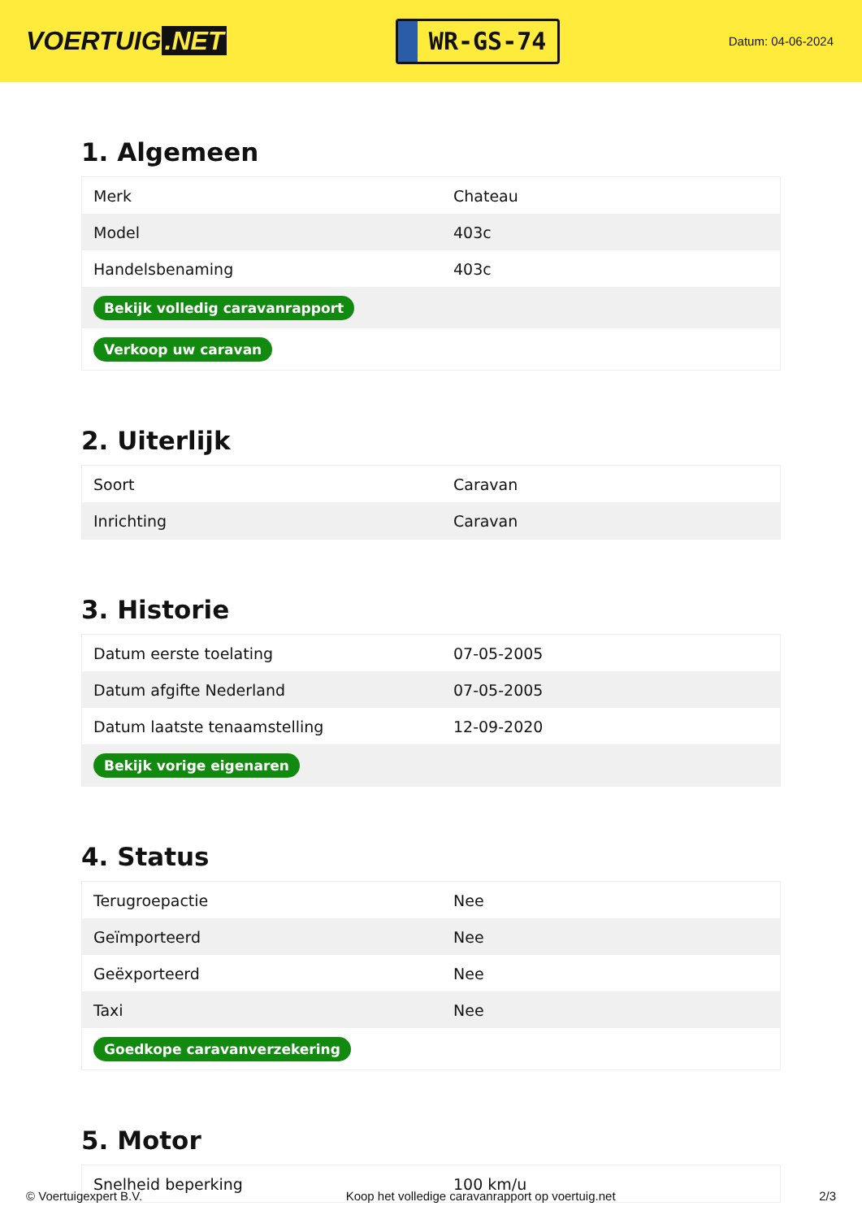VOERTUIG.NET
WR-GS-74
Datum: 04-06-2024
1. Algemeen
| Merk | Chateau |
| Model | 403c |
| Handelsbenaming | 403c |
| Bekijk volledig caravanrapport | |
| Verkoop uw caravan | |
2. Uiterlijk
| Soort | Caravan |
| Inrichting | Caravan |
3. Historie
| Datum eerste toelating | 07-05-2005 |
| Datum afgifte Nederland | 07-05-2005 |
| Datum laatste tenaamstelling | 12-09-2020 |
| Bekijk vorige eigenaren | |
4. Status
| Terugroepactie | Nee |
| Geïmporteerd | Nee |
| Geëxporteerd | Nee |
| Taxi | Nee |
| Goedkope caravanverzekering | |
5. Motor
| Snelheid beperking | 100 km/u |
© Voertuigexpert B.V. Koop het volledige caravanrapport op voertuig.net 2/3